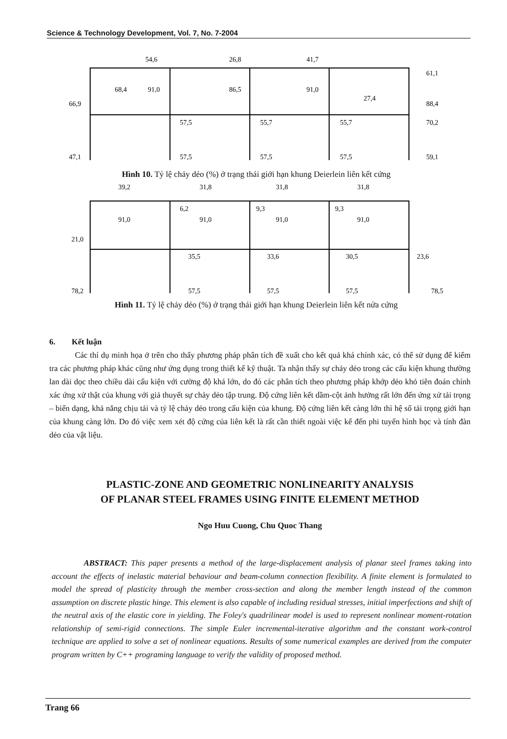Science & Technology Development, Vol. 7, No. 7-2004
54,6
26,8
41,7
61,1
68,4
91,0
86,5
91,0
27,4
66,9
88,4
57,5
55,7
55,7
70,2
47,1
57,5
57,5
57,5
59,1
Hình 10. Tỷ lệ chảy dẻo (%) ở trạng thái giới hạn khung Deierlein liên kết cứng
39,2
31,8
31,8
31,8
6,2
9,3
9,3
91,0
91,0
91,0
91,0
21,0
35,5
33,6
30,5
23,6
78,2
57,5
57,5
57,5
78,5
Hình 11. Tỷ lệ chảy dẻo (%) ở trạng thái giới hạn khung Deierlein liên kết nửa cứng
6. Kết luận
Các thí dụ minh họa ở trên cho thấy phương pháp phân tích đề xuất cho kết quả khá chính xác, có thể sử dụng để kiểm tra các phương pháp khác cũng như ứng dụng trong thiết kế kỹ thuật. Ta nhận thấy sự chảy dẻo trong các cấu kiện khung thường lan dài dọc theo chiều dài cấu kiện với cường độ khá lớn, do đó các phân tích theo phương pháp khớp dẻo khó tiên đoán chính xác ứng xử thật của khung với giả thuyết sự chảy dẻo tập trung. Độ cứng liên kết dầm-cột ảnh hưởng rất lớn đến ứng xử tải trọng – biến dạng, khả năng chịu tải và tỷ lệ chảy dẻo trong cấu kiện của khung. Độ cứng liên kết càng lớn thì hệ số tải trọng giới hạn của khung càng lớn. Do đó việc xem xét độ cứng của liên kết là rất cần thiết ngoài việc kể đến phi tuyến hình học và tính đàn dẻo của vật liệu.
PLASTIC-ZONE AND GEOMETRIC NONLINEARITY ANALYSIS
OF PLANAR STEEL FRAMES USING FINITE ELEMENT METHOD
Ngo Huu Cuong, Chu Quoc Thang
ABSTRACT: This paper presents a method of the large-displacement analysis of planar steel frames taking into account the effects of inelastic material behaviour and beam-column connection flexibility. A finite element is formulated to model the spread of plasticity through the member cross-section and along the member length instead of the common assumption on discrete plastic hinge. This element is also capable of including residual stresses, initial imperfections and shift of the neutral axis of the elastic core in yielding. The Foley's quadrilinear model is used to represent nonlinear moment-rotation relationship of semi-rigid connections. The simple Euler incremental-iterative algorithm and the constant work-control technique are applied to solve a set of nonlinear equations. Results of some numerical examples are derived from the computer program written by C++ programing language to verify the validity of proposed method.
Trang 66